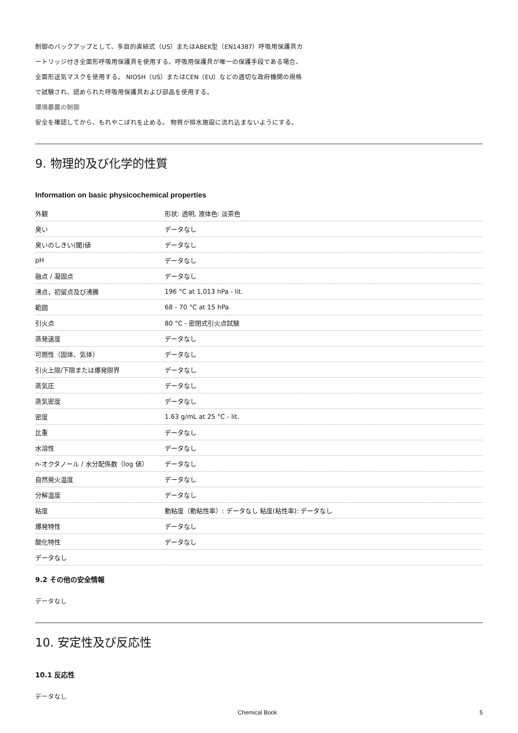制御のバックアップとして、多目的直結式（US）またはABEK型（EN14387）呼吸用保護具カ
ートリッジ付き全面形呼吸用保護具を使用する。呼吸用保護具が唯一の保護手段である場合、
全面形送気マスクを使用する。 NIOSH（US）またはCEN（EU）などの適切な政府機関の規格
で試験され、認められた呼吸用保護具および部品を使用する。
環境暴露の制御
安全を確認してから、もれやこぼれを止める。 物質が排水施設に流れ込まないようにする。
9. 物理的及び化学的性質
Information on basic physicochemical properties
| 外観 | 形状: 透明, 液体色: 淡茶色 |
| 臭い | データなし |
| 臭いのしきい(閾)値 | データなし |
| pH | データなし |
| 融点 / 凝固点 | データなし |
| 沸点，初留点及び沸騰 | 196 °C at 1,013 hPa - lit. |
| 範囲 | 68 - 70 °C at 15 hPa |
| 引火点 | 80 °C - 密閉式引火点試験 |
| 蒸発速度 | データなし |
| 可燃性（固体、気体） | データなし |
| 引火上限/下限または爆発限界 | データなし |
| 蒸気圧 | データなし |
| 蒸気密度 | データなし |
| 密度 | 1.63 g/mL at 25 °C - lit. |
| 比重 | データなし |
| 水溶性 | データなし |
| n-オクタノール / 水分配係数（log 値） | データなし |
| 自然発火温度 | データなし |
| 分解温度 | データなし |
| 粘度 | 動粘度（動粘性率）: データなし 粘度(粘性率): データなし |
| 爆発特性 | データなし |
| 酸化特性 | データなし |
| データなし | |
9.2 その他の安全情報
データなし
10. 安定性及び反応性
10.1 反応性
データなし
Chemical Book 5